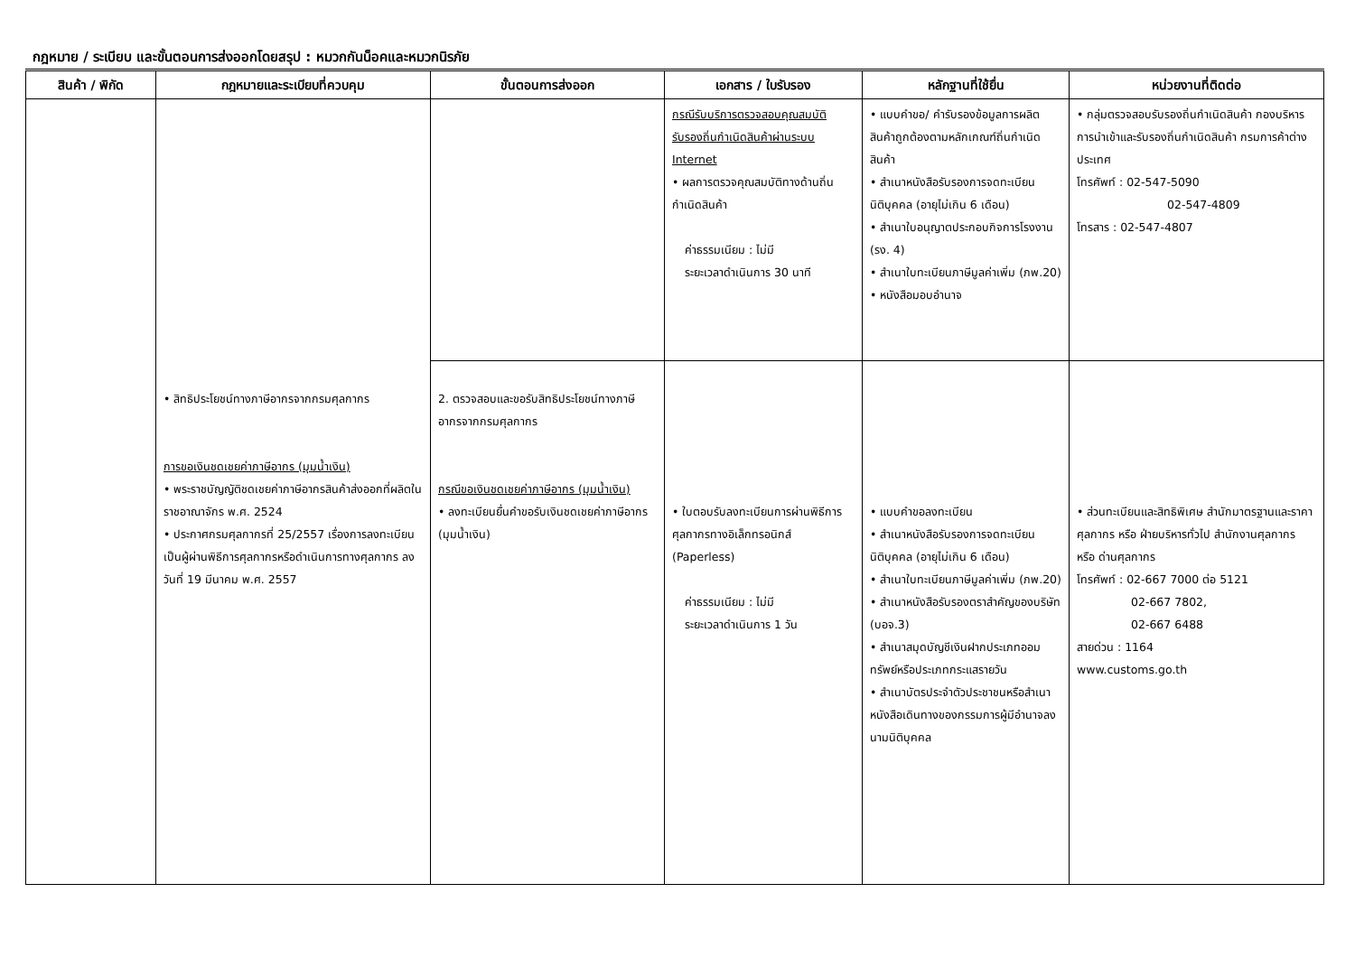กฎหมาย / ระเบียบ และขั้นตอนการส่งออกโดยสรุป : หมวกกันน็อคและหมวกนิรภัย
| สินค้า / พิกัด | กฎหมายและระเบียบที่ควบคุม | ขั้นตอนการส่งออก | เอกสาร / ใบรับรอง | หลักฐานที่ใช้ยื่น | หน่วยงานที่ติดต่อ |
| --- | --- | --- | --- | --- | --- |
| | | | กรณีรับบริการตรวจสอบคุณสมบัติรับรองถิ่นกำเนิดสินค้าผ่านระบบ Internet • ผลการตรวจคุณสมบัติทางด้านถิ่นกำเนิดสินค้า ค่าธรรมเนียม : ไม่มี ระยะเวลาดำเนินการ 30 นาที | • แบบคำขอ/ คำรับรองข้อมูลการผลิตสินค้าถูกต้องตามหลักเกณฑ์ถิ่นกำเนิดสินค้า • สำเนาหนังสือรับรองการจดทะเบียนนิติบุคคล (อายุไม่เกิน 6 เดือน) • สำเนาใบอนุญาตประกอบกิจการโรงงาน (รง. 4) • สำเนาใบทะเบียนภาษีมูลค่าเพิ่ม (ภพ.20) • หนังสือมอบอำนาจ | • กลุ่มตรวจสอบรับรองถิ่นกำเนิดสินค้า กองบริหารการนำเข้าและรับรองถิ่นกำเนิดสินค้า กรมการค้าต่างประเทศ โทรศัพท์ : 02-547-5090 02-547-4809 โทรสาร : 02-547-4807 |
| | • สิทธิประโยชน์ทางภาษีอากรจากกรมศุลกากร การขอเงินชดเชยค่าภาษีอากร (มุมน้ำเงิน) • พระราชบัญญัติชดเชยค่าภาษีอากรสินค้าส่งออกที่ผลิตในราชอาณาจักร พ.ศ. 2524 • ประกาศกรมศุลกากรที่ 25/2557 เรื่องการลงทะเบียนเป็นผู้ผ่านพิธีการศุลกากรหรือดำเนินการทางศุลกากร ลงวันที่ 19 มีนาคม พ.ศ. 2557 | 2. ตรวจสอบและขอรับสิทธิประโยชน์ทางภาษีอากรจากกรมศุลกากร กรณีขอเงินชดเชยค่าภาษีอากร (มุมน้ำเงิน) • ลงทะเบียนยื่นคำขอรับเงินชดเชยค่าภาษีอากร (มุมน้ำเงิน) | • ใบตอบรับลงทะเบียนการผ่านพิธีการศุลกากรทางอิเล็กทรอนิกส์ (Paperless) ค่าธรรมเนียม : ไม่มี ระยะเวลาดำเนินการ 1 วัน | • แบบคำขอลงทะเบียน • สำเนาหนังสือรับรองการจดทะเบียนนิติบุคคล (อายุไม่เกิน 6 เดือน) • สำเนาใบทะเบียนภาษีมูลค่าเพิ่ม (ภพ.20) • สำเนาหนังสือรับรองตราสำคัญของบริษัท (บอจ.3) • สำเนาสมุดบัญชีเงินฝากประเภทออมทรัพย์หรือประเภทกระแสรายวัน • สำเนาบัตรประจำตัวประชาชนหรือสำเนาหนังสือเดินทางของกรรมการผู้มีอำนาจลงนามนิติบุคคล | • ส่วนทะเบียนและสิทธิพิเศษ สำนักมาตรฐานและราคาศุลกากร หรือ ฝ่ายบริหารทั่วไป สำนักงานศุลกากร หรือ ด่านศุลกากร โทรศัพท์ : 02-667 7000 ต่อ 5121 02-667 7802, 02-667 6488 สายด่วน : 1164 www.customs.go.th |